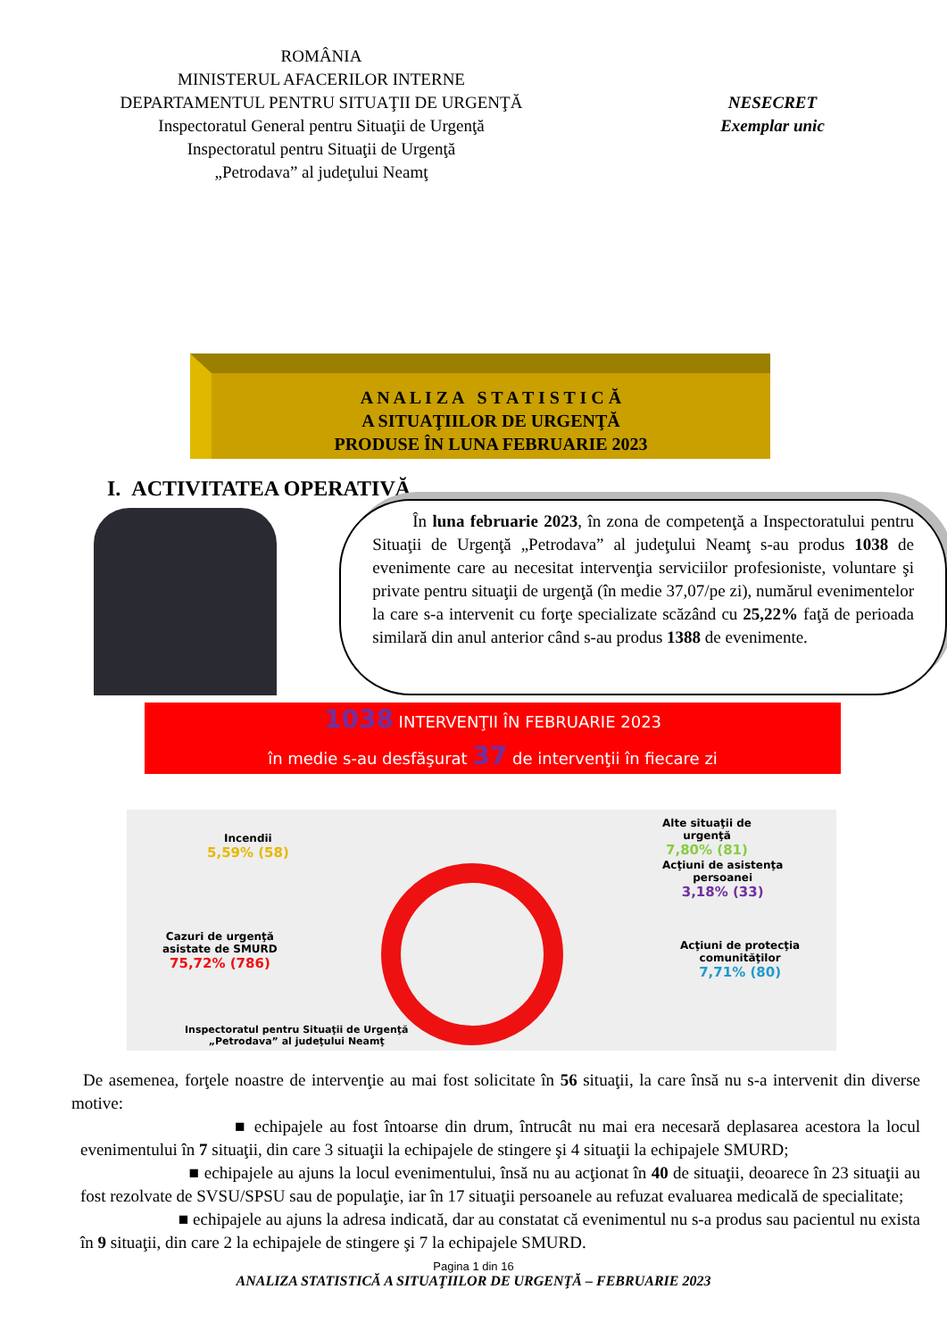ROMÂNIA
MINISTERUL AFACERILOR INTERNE
DEPARTAMENTUL PENTRU SITUAŢII DE URGENŢĂ
Inspectoratul General pentru Situaţii de Urgenţă
Inspectoratul pentru Situaţii de Urgenţă
„Petrodava” al judeţului Neamţ
NESECRET
Exemplar unic
A N A L I Z A S T A T I S T I C Ă
A SITUAŢIILOR DE URGENŢĂ
PRODUSE ÎN LUNA FEBRUARIE 2023
I. ACTIVITATEA OPERATIVĂ
În luna februarie 2023, în zona de competenţă a Inspectoratului pentru Situaţii de Urgenţă „Petrodava” al judeţului Neamţ s-au produs 1038 de evenimente care au necesitat intervenţia serviciilor profesioniste, voluntare şi private pentru situaţii de urgenţă (în medie 37,07/pe zi), numărul evenimentelor la care s-a intervenit cu forţe specializate scăzând cu 25,22% faţă de perioada similară din anul anterior când s-au produs 1388 de evenimente.
1038 INTERVENŢII ÎN FEBRUARIE 2023
în medie s-au desfăşurat 37 de intervenţii în fiecare zi
Incendii
5,59% (58)
Alte situaţii de
urgenţă
7,80% (81)
Acţiuni de asistenţa
persoanei
3,18% (33)
Cazuri de urgenţă
asistate de SMURD
75,72% (786)
Acţiuni de protecţia
comunităţilor
7,71% (80)
Inspectoratul pentru Situaţii de Urgenţă
„Petrodava” al judeţului Neamţ
De asemenea, forţele noastre de intervenţie au mai fost solicitate în 56 situaţii, la care însă nu s-a intervenit din diverse motive:
■ echipajele au fost întoarse din drum, întrucât nu mai era necesară deplasarea acestora la locul evenimentului în 7 situaţii, din care 3 situaţii la echipajele de stingere şi 4 situaţii la echipajele SMURD;
■ echipajele au ajuns la locul evenimentului, însă nu au acţionat în 40 de situaţii, deoarece în 23 situaţii au fost rezolvate de SVSU/SPSU sau de populaţie, iar în 17 situaţii persoanele au refuzat evaluarea medicală de specialitate;
■ echipajele au ajuns la adresa indicată, dar au constatat că evenimentul nu s-a produs sau pacientul nu exista în 9 situaţii, din care 2 la echipajele de stingere şi 7 la echipajele SMURD.
Pagina 1 din 16
ANALIZA STATISTICĂ A SITUAŢIILOR DE URGENŢĂ – FEBRUARIE 2023